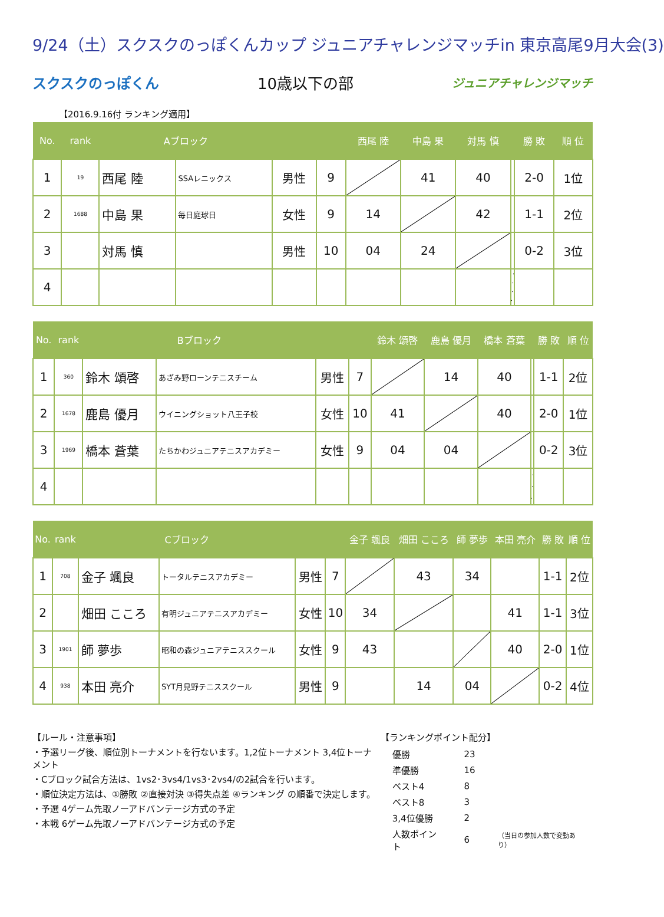9/24（土）スクスクのっぽくんカップ ジュニアチャレンジマッチin 東京高尾9月大会(3)
スクスクのっぽくん 10歳以下の部 ジュニアチャレンジマッチ
【2016.9.16付 ランキング適用】
| No. | rank | Aブロック | | | | 西尾 陸 | 中島 果 | 対馬 慎 | | 勝 敗 | 順 位 |
| --- | --- | --- | --- | --- | --- | --- | --- | --- | --- | --- | --- |
| 1 | 19 | 西尾 陸 | SSAレニックス | 男性 | 9 | | 41 | 40 | | 2-0 | 1位 |
| 2 | 1688 | 中島 果 | 毎日庭球日 | 女性 | 9 | 14 | | 42 | | 1-1 | 2位 |
| 3 | | 対馬 慎 | | 男性 | 10 | 04 | 24 | | | 0-2 | 3位 |
| 4 | | | | | | | | | | | |
| No. | rank | Bブロック | | | | 鈴木 頌啓 | 鹿島 優月 | 橋本 蒼葉 | | 勝 敗 | 順 位 |
| --- | --- | --- | --- | --- | --- | --- | --- | --- | --- | --- | --- |
| 1 | 360 | 鈴木 頌啓 | あざみ野ローンテニスチーム | 男性 | 7 | | 14 | 40 | | 1-1 | 2位 |
| 2 | 1678 | 鹿島 優月 | ウイニングショット八王子校 | 女性 | 10 | 41 | | 40 | | 2-0 | 1位 |
| 3 | 1969 | 橋本 蒼葉 | たちかわジュニアテニスアカデミー | 女性 | 9 | 04 | 04 | | | 0-2 | 3位 |
| 4 | | | | | | | | | | | |
| No. | rank | Cブロック | | | | 金子 颯良 | 畑田 こころ | 師 夢歩 | 本田 亮介 | 勝 敗 | 順 位 |
| --- | --- | --- | --- | --- | --- | --- | --- | --- | --- | --- | --- |
| 1 | 708 | 金子 颯良 | トータルテニスアカデミー | 男性 | 7 | | 43 | 34 | | 1-1 | 2位 |
| 2 | | 畑田 こころ | 有明ジュニアテニスアカデミー | 女性 | 10 | 34 | | | 41 | 1-1 | 3位 |
| 3 | 1901 | 師 夢歩 | 昭和の森ジュニアテニススクール | 女性 | 9 | 43 | | | 40 | 2-0 | 1位 |
| 4 | 938 | 本田 亮介 | SYT月見野テニススクール | 男性 | 9 | | 14 | 04 | | 0-2 | 4位 |
【ルール・注意事項】
・予選リーグ後、順位別トーナメントを行ないます。1,2位トーナメント 3,4位トーナメント
・Cブロック試合方法は、1vs2･3vs4/1vs3･2vs4/の2試合を行います。
・順位決定方法は、①勝敗 ②直接対決 ③得失点差 ④ランキング の順番で決定します。
・予選 4ゲーム先取ノーアドバンテージ方式の予定
・本戦 6ゲーム先取ノーアドバンテージ方式の予定
【ランキングポイント配分】
| 優勝 | 23 | |
| 準優勝 | 16 | |
| ベスト4 | 8 | |
| ベスト8 | 3 | |
| 3,4位優勝 | 2 | |
| 人数ポイント | 6 | （当日の参加人数で変動あり） |